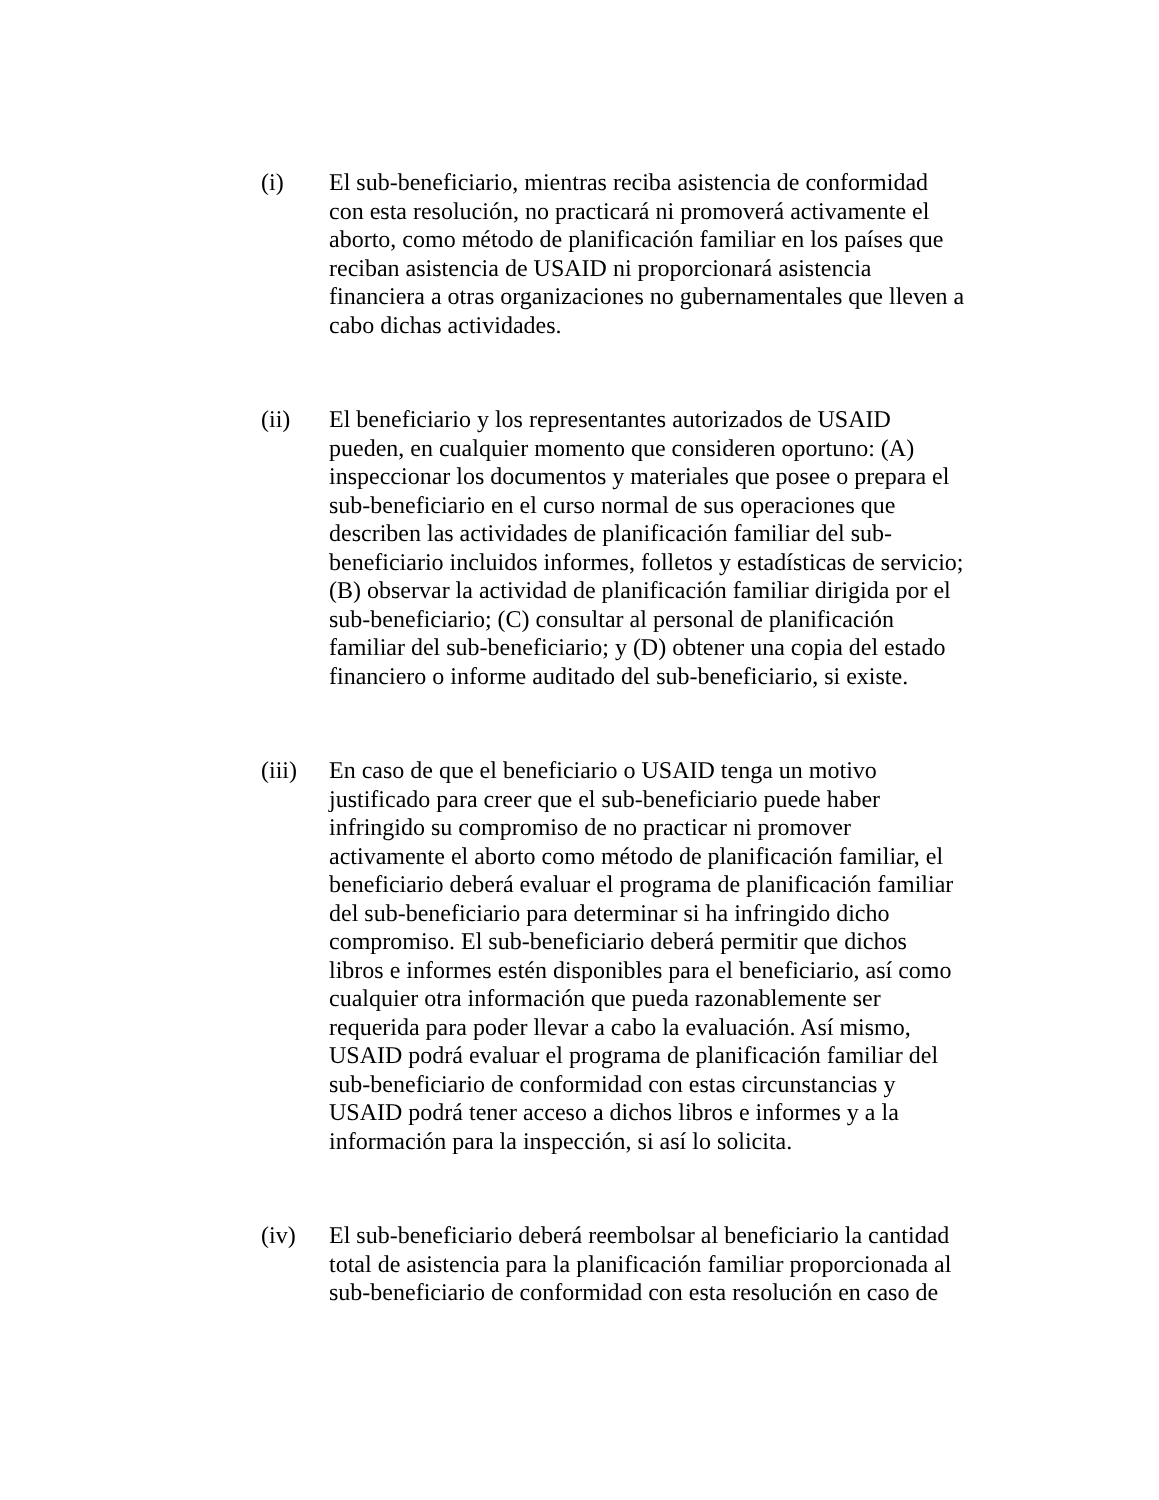(i) El sub-beneficiario, mientras reciba asistencia de conformidad
con esta resolución, no practicará ni promoverá activamente el
aborto, como método de planificación familiar en los países que
reciban asistencia de USAID ni proporcionará asistencia
financiera a otras organizaciones no gubernamentales que lleven a
cabo dichas actividades.
(ii) El beneficiario y los representantes autorizados de USAID
pueden, en cualquier momento que consideren oportuno: (A)
inspeccionar los documentos y materiales que posee o prepara el
sub-beneficiario en el curso normal de sus operaciones que
describen las actividades de planificación familiar del sub-
beneficiario incluidos informes, folletos y estadísticas de servicio;
(B) observar la actividad de planificación familiar dirigida por el
sub-beneficiario; (C) consultar al personal de planificación
familiar del sub-beneficiario; y (D) obtener una copia del estado
financiero o informe auditado del sub-beneficiario, si existe.
(iii)
En caso de que el beneficiario o USAID tenga un motivo
justificado para creer que el sub-beneficiario puede haber
infringido su compromiso de no practicar ni promover
activamente el aborto como método de planificación familiar, el
beneficiario deberá evaluar el programa de planificación familiar
del sub-beneficiario para determinar si ha infringido dicho
compromiso. El sub-beneficiario deberá permitir que dichos
libros e informes estén disponibles para el beneficiario, así como
cualquier otra información que pueda razonablemente ser
requerida para poder llevar a cabo la evaluación. Así mismo,
USAID podrá evaluar el programa de planificación familiar del
sub-beneficiario de conformidad con estas circunstancias y
USAID podrá tener acceso a dichos libros e informes y a la
información para la inspección, si así lo solicita.
(iv) El sub-beneficiario deberá reembolsar al beneficiario la cantidad
total de asistencia para la planificación familiar proporcionada al
sub-beneficiario de conformidad con esta resolución en caso de